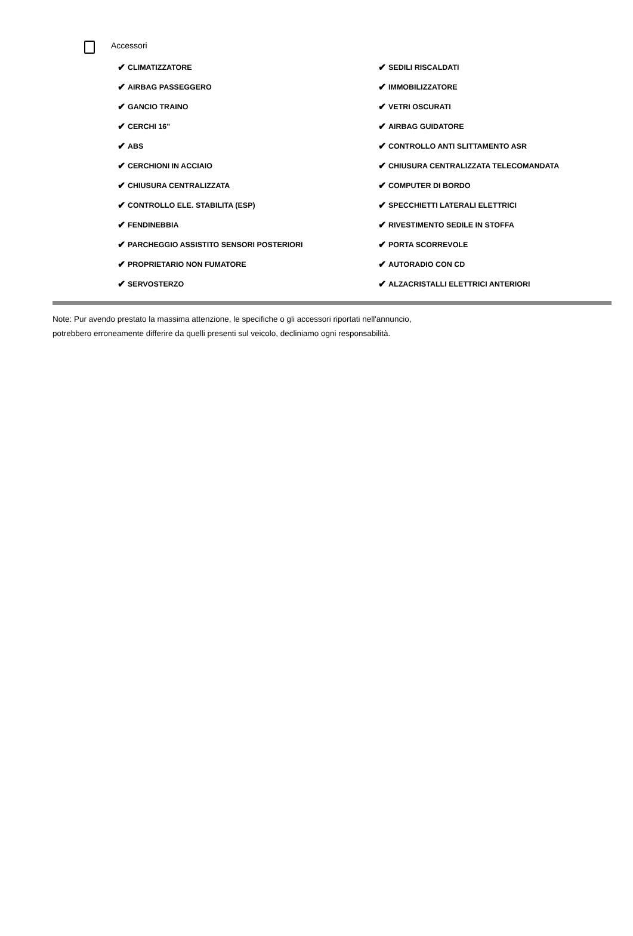Accessori
✔ CLIMATIZZATORE
✔ SEDILI RISCALDATI
✔ AIRBAG PASSEGGERO
✔ IMMOBILIZZATORE
✔ GANCIO TRAINO
✔ VETRI OSCURATI
✔ CERCHI 16"
✔ AIRBAG GUIDATORE
✔ ABS
✔ CONTROLLO ANTI SLITTAMENTO ASR
✔ CERCHIONI IN ACCIAIO
✔ CHIUSURA CENTRALIZZATA TELECOMANDATA
✔ CHIUSURA CENTRALIZZATA
✔ COMPUTER DI BORDO
✔ CONTROLLO ELE. STABILITA (ESP)
✔ SPECCHIETTI LATERALI ELETTRICI
✔ FENDINEBBIA
✔ RIVESTIMENTO SEDILE IN STOFFA
✔ PARCHEGGIO ASSISTITO SENSORI POSTERIORI
✔ PORTA SCORREVOLE
✔ PROPRIETARIO NON FUMATORE
✔ AUTORADIO CON CD
✔ SERVOSTERZO
✔ ALZACRISTALLI ELETTRICI ANTERIORI
Note: Pur avendo prestato la massima attenzione, le specifiche o gli accessori riportati nell'annuncio,
potrebbero erroneamente differire da quelli presenti sul veicolo, decliniamo ogni responsabilità.